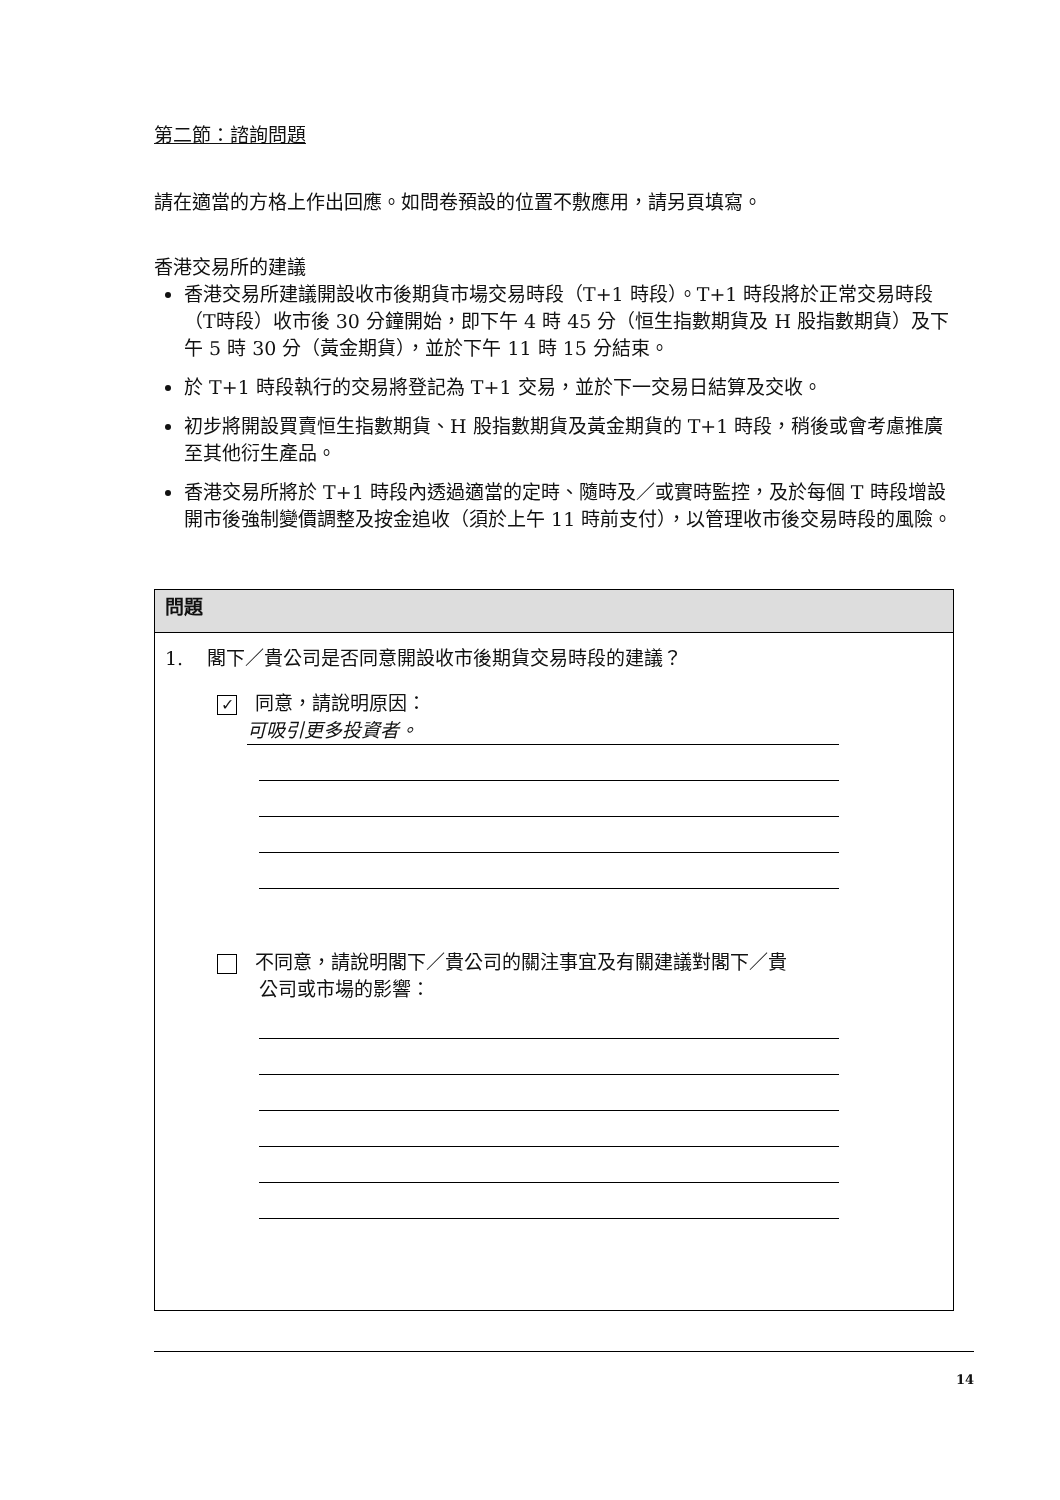第二節：諮詢問題
請在適當的方格上作出回應。如問卷預設的位置不敷應用，請另頁填寫。
香港交易所的建議
香港交易所建議開設收市後期貨市場交易時段（T+1 時段）。T+1 時段將於正常交易時段（T時段）收市後 30 分鐘開始，即下午 4 時 45 分（恒生指數期貨及 H 股指數期貨）及下午 5 時 30 分（黃金期貨），並於下午 11 時 15 分結束。
於 T+1 時段執行的交易將登記為 T+1 交易，並於下一交易日結算及交收。
初步將開設買賣恒生指數期貨、H 股指數期貨及黃金期貨的 T+1 時段，稍後或會考慮推廣至其他衍生產品。
香港交易所將於 T+1 時段內透過適當的定時、隨時及／或實時監控，及於每個 T 時段增設開市後強制變價調整及按金追收（須於上午 11 時前支付），以管理收市後交易時段的風險。
問題
1. 閣下／貴公司是否同意開設收市後期貨交易時段的建議？
✓ 同意，請說明原因：
可吸引更多投資者。
不同意，請說明閣下／貴公司的關注事宜及有關建議對閣下／貴
公司或市場的影響：
14